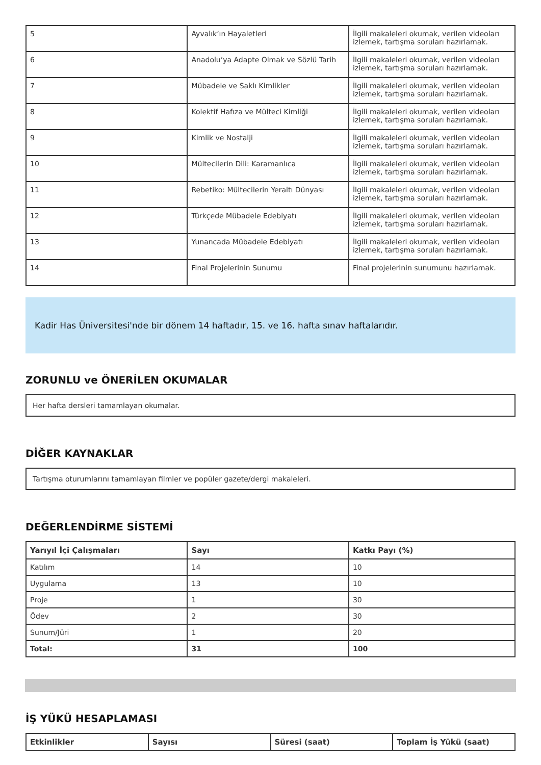| 5 | Ayvalık’ın Hayaletleri | İlgili makaleleri okumak, verilen videoları izlemek, tartışma soruları hazırlamak. |
| 6 | Anadolu’ya Adapte Olmak ve Sözlü Tarih | İlgili makaleleri okumak, verilen videoları izlemek, tartışma soruları hazırlamak. |
| 7 | Mübadele ve Saklı Kimlikler | İlgili makaleleri okumak, verilen videoları izlemek, tartışma soruları hazırlamak. |
| 8 | Kolektif Hafıza ve Mülteci Kimliği | İlgili makaleleri okumak, verilen videoları izlemek, tartışma soruları hazırlamak. |
| 9 | Kimlik ve Nostalji | İlgili makaleleri okumak, verilen videoları izlemek, tartışma soruları hazırlamak. |
| 10 | Mültecilerin Dili: Karamanlıca | İlgili makaleleri okumak, verilen videoları izlemek, tartışma soruları hazırlamak. |
| 11 | Rebetiko: Mültecilerin Yeraltı Dünyası | İlgili makaleleri okumak, verilen videoları izlemek, tartışma soruları hazırlamak. |
| 12 | Türkçede Mübadele Edebiyatı | İlgili makaleleri okumak, verilen videoları izlemek, tartışma soruları hazırlamak. |
| 13 | Yunancada Mübadele Edebiyatı | İlgili makaleleri okumak, verilen videoları izlemek, tartışma soruları hazırlamak. |
| 14 | Final Projelerinin Sunumu | Final projelerinin sunumunu hazırlamak. |
Kadir Has Üniversitesi'nde bir dönem 14 haftadır, 15. ve 16. hafta sınav haftalarıdır.
ZORUNLU ve ÖNERİLEN OKUMALAR
Her hafta dersleri tamamlayan okumalar.
DİĞER KAYNAKLAR
Tartışma oturumlarını tamamlayan filmler ve popüler gazete/dergi makaleleri.
DEĞERLENDİRME SİSTEMİ
| Yarıyıl İçi Çalışmaları | Sayı | Katkı Payı (%) |
| --- | --- | --- |
| Katılım | 14 | 10 |
| Uygulama | 13 | 10 |
| Proje | 1 | 30 |
| Ödev | 2 | 30 |
| Sunum/Jüri | 1 | 20 |
| Total: | 31 | 100 |
İŞ YÜKÜ HESAPLAMASI
| Etkinlikler | Sayısı | Süresi (saat) | Toplam İş Yükü (saat) |
| --- | --- | --- | --- |